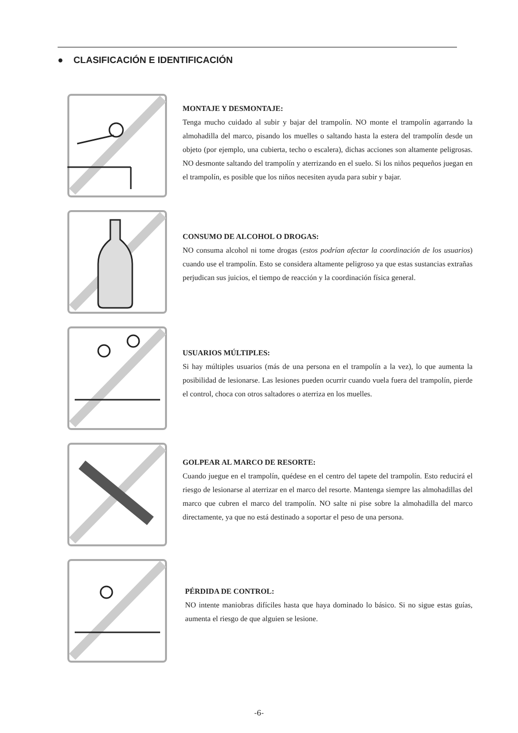● CLASIFICACIÓN E IDENTIFICACIÓN
MONTAJE Y DESMONTAJE:
Tenga mucho cuidado al subir y bajar del trampolín. NO monte el trampolín agarrando la almohadilla del marco, pisando los muelles o saltando hasta la estera del trampolín desde un objeto (por ejemplo, una cubierta, techo o escalera), dichas acciones son altamente peligrosas. NO desmonte saltando del trampolín y aterrizando en el suelo. Si los niños pequeños juegan en el trampolín, es posible que los niños necesiten ayuda para subir y bajar.
CONSUMO DE ALCOHOL O DROGAS:
NO consuma alcohol ni tome drogas (estos podrían afectar la coordinación de los usuarios) cuando use el trampolín. Esto se considera altamente peligroso ya que estas sustancias extrañas perjudican sus juicios, el tiempo de reacción y la coordinación física general.
USUARIOS MÚLTIPLES:
Si hay múltiples usuarios (más de una persona en el trampolín a la vez), lo que aumenta la posibilidad de lesionarse. Las lesiones pueden ocurrir cuando vuela fuera del trampolín, pierde el control, choca con otros saltadores o aterriza en los muelles.
GOLPEAR AL MARCO DE RESORTE:
Cuando juegue en el trampolín, quédese en el centro del tapete del trampolín. Esto reducirá el riesgo de lesionarse al aterrizar en el marco del resorte. Mantenga siempre las almohadillas del marco que cubren el marco del trampolín. NO salte ni pise sobre la almohadilla del marco directamente, ya que no está destinado a soportar el peso de una persona.
PÉRDIDA DE CONTROL:
NO intente maniobras difíciles hasta que haya dominado lo básico. Si no sigue estas guías, aumenta el riesgo de que alguien se lesione.
-6-